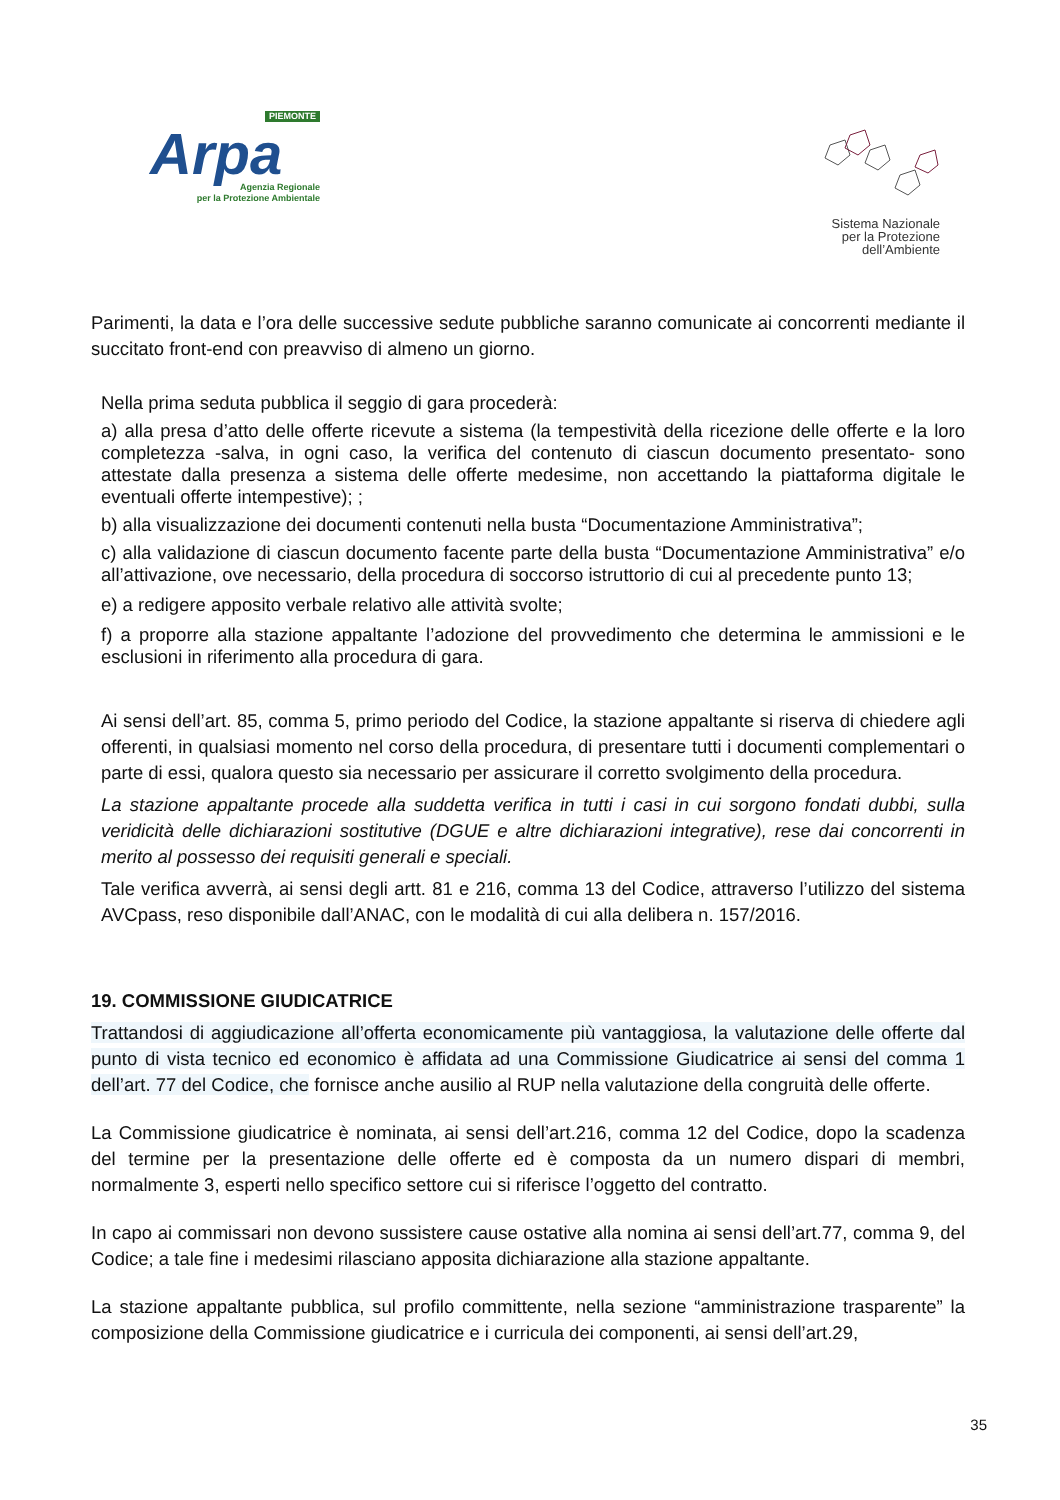PIEMONTE
Arpa
Agenzia Regionale
per la Protezione Ambientale
Sistema Nazionale
per la Protezione
dell’Ambiente
Parimenti, la data e l’ora delle successive sedute pubbliche saranno comunicate ai concorrenti mediante il succitato front-end con preavviso di almeno un giorno.
Nella prima seduta pubblica il seggio di gara procederà:
a) alla presa d’atto delle offerte ricevute a sistema (la tempestività della ricezione delle offerte e la loro completezza -salva, in ogni caso, la verifica del contenuto di ciascun documento presentato- sono attestate dalla presenza a sistema delle offerte medesime, non accettando la piattaforma digitale le eventuali offerte intempestive); ;
b) alla visualizzazione dei documenti contenuti nella busta “Documentazione Amministrativa”;
c) alla validazione di ciascun documento facente parte della busta “Documentazione Amministrativa” e/o all’attivazione, ove necessario, della procedura di soccorso istruttorio di cui al precedente punto 13;
e) a redigere apposito verbale relativo alle attività svolte;
f) a proporre alla stazione appaltante l’adozione del provvedimento che determina le ammissioni e le esclusioni in riferimento alla procedura di gara.
Ai sensi dell’art. 85, comma 5, primo periodo del Codice, la stazione appaltante si riserva di chiedere agli offerenti, in qualsiasi momento nel corso della procedura, di presentare tutti i documenti complementari o parte di essi, qualora questo sia necessario per assicurare il corretto svolgimento della procedura.
La stazione appaltante procede alla suddetta verifica in tutti i casi in cui sorgono fondati dubbi, sulla veridicità delle dichiarazioni sostitutive (DGUE e altre dichiarazioni integrative), rese dai concorrenti in merito al possesso dei requisiti generali e speciali.
Tale verifica avverrà, ai sensi degli artt. 81 e 216, comma 13 del Codice, attraverso l’utilizzo del sistema AVCpass, reso disponibile dall’ANAC, con le modalità di cui alla delibera n. 157/2016.
19. COMMISSIONE GIUDICATRICE
Trattandosi di aggiudicazione all’offerta economicamente più vantaggiosa, la valutazione delle offerte dal punto di vista tecnico ed economico è affidata ad una Commissione Giudicatrice ai sensi del comma 1 dell’art. 77 del Codice, che fornisce anche ausilio al RUP nella valutazione della congruità delle offerte.
La Commissione giudicatrice è nominata, ai sensi dell’art.216, comma 12 del Codice, dopo la scadenza del termine per la presentazione delle offerte ed è composta da un numero dispari di membri, normalmente 3, esperti nello specifico settore cui si riferisce l’oggetto del contratto.
In capo ai commissari non devono sussistere cause ostative alla nomina ai sensi dell’art.77, comma 9, del Codice; a tale fine i medesimi rilasciano apposita dichiarazione alla stazione appaltante.
La stazione appaltante pubblica, sul profilo committente, nella sezione “amministrazione trasparente” la composizione della Commissione giudicatrice e i curricula dei componenti, ai sensi dell’art.29,
35